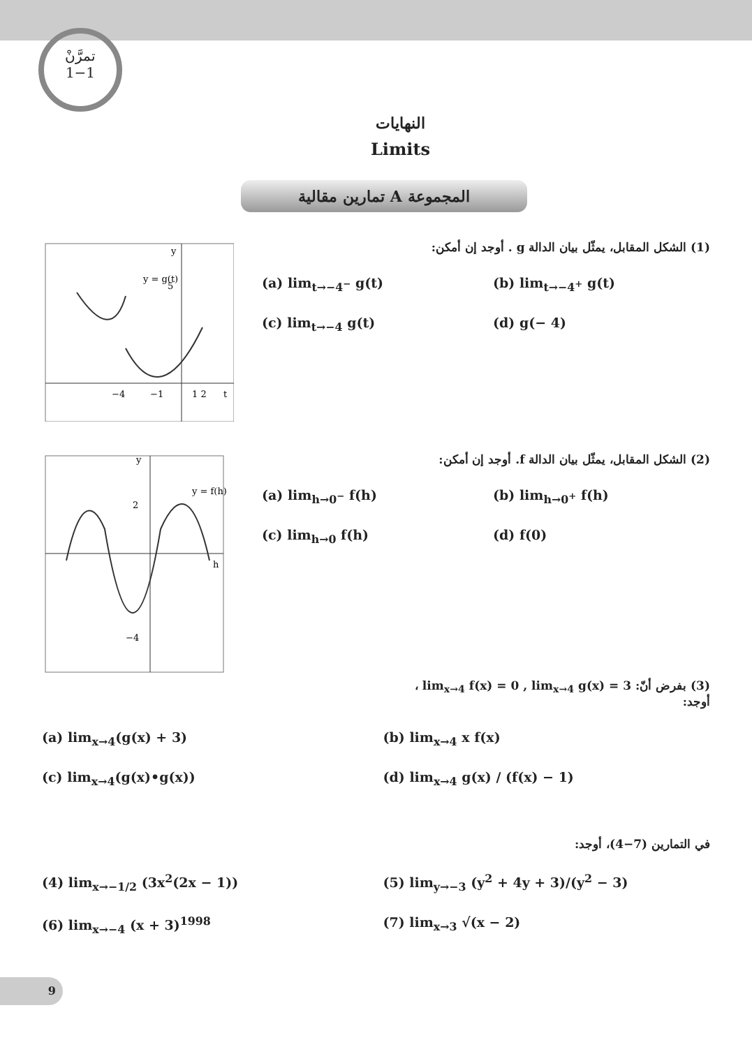تمرَّنْ
1−1
النهايات
Limits
المجموعة A تمارين مقالية
y = g(t)
−4
−1
1 2
t
5
y
(1) الشكل المقابل، يمثّل بيان الدالة g . أوجد إن أمكن:
(a) lim<sub>t→−4<sup>−</sup></sub> g(t)
(b) lim<sub>t→−4<sup>+</sup></sub> g(t)
(c) lim<sub>t→−4</sub> g(t)
(d) g(− 4)
y = f(h)
2
−4
h
y
(2) الشكل المقابل، يمثّل بيان الدالة f. أوجد إن أمكن:
(a) lim<sub>h→0<sup>−</sup></sub> f(h)
(b) lim<sub>h→0<sup>+</sup></sub> f(h)
(c) lim<sub>h→0</sub> f(h)
(d) f(0)
(3) بفرض أنّ: lim<sub>x→4</sub> f(x) = 0 , lim<sub>x→4</sub> g(x) = 3 ،
أوجد:
(a) lim<sub>x→4</sub>(g(x) + 3)
(b) lim<sub>x→4</sub> x f(x)
(c) lim<sub>x→4</sub>(g(x)•g(x))
(d) lim<sub>x→4</sub> g(x) / (f(x) − 1)
في التمارين (7−4)، أوجد:
(4) lim<sub>x→−1/2</sub> (3x<sup>2</sup>(2x − 1))
(5) lim<sub>y→−3</sub> (y<sup>2</sup> + 4y + 3)/(y<sup>2</sup> − 3)
(6) lim<sub>x→−4</sub> (x + 3)<sup>1998</sup>
(7) lim<sub>x→3</sub> √(x − 2)
9